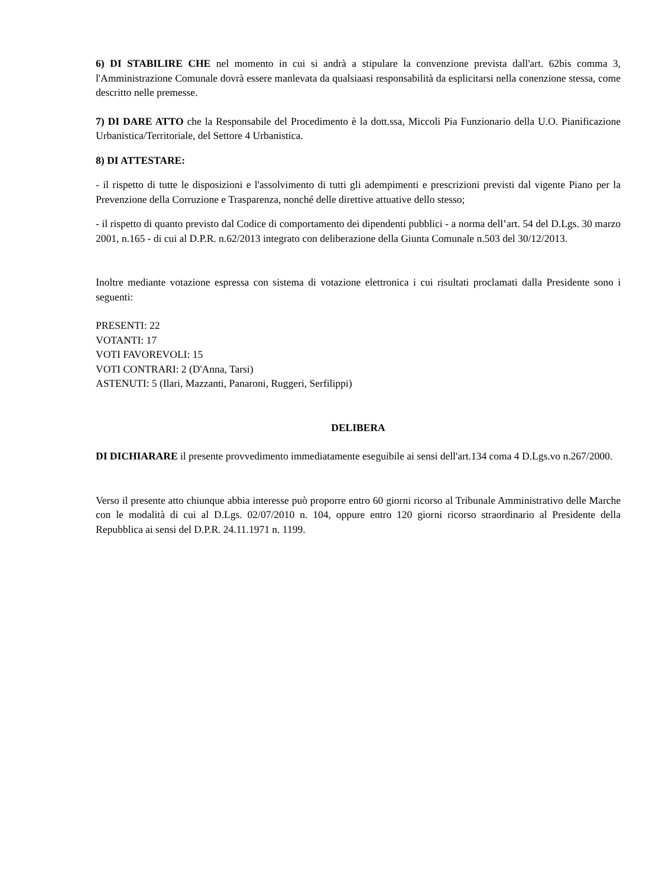6) DI STABILIRE CHE nel momento in cui si andrà a stipulare la convenzione prevista dall'art. 62bis comma 3, l'Amministrazione Comunale dovrà essere manlevata da qualsiaasi responsabilità da esplicitarsi nella conenzione stessa, come descritto nelle premesse.
7) DI DARE ATTO che la Responsabile del Procedimento è la dott.ssa, Miccoli Pia Funzionario della U.O. Pianificazione Urbanistica/Territoriale, del Settore 4 Urbanistica.
8) DI ATTESTARE:
- il rispetto di tutte le disposizioni e l'assolvimento di tutti gli adempimenti e prescrizioni previsti dal vigente Piano per la Prevenzione della Corruzione e Trasparenza, nonché delle direttive attuative dello stesso;
- il rispetto di quanto previsto dal Codice di comportamento dei dipendenti pubblici - a norma dell’art. 54 del D.Lgs. 30 marzo 2001, n.165 - di cui al D.P.R. n.62/2013 integrato con deliberazione della Giunta Comunale n.503 del 30/12/2013.
Inoltre mediante votazione espressa con sistema di votazione elettronica i cui risultati proclamati dalla Presidente sono i seguenti:
PRESENTI: 22
VOTANTI: 17
VOTI FAVOREVOLI: 15
VOTI CONTRARI: 2 (D'Anna, Tarsi)
ASTENUTI: 5 (Ilari, Mazzanti, Panaroni, Ruggeri, Serfilippi)
DELIBERA
DI DICHIARARE il presente provvedimento immediatamente eseguibile ai sensi dell'art.134 coma 4 D.Lgs.vo n.267/2000.
Verso il presente atto chiunque abbia interesse può proporre entro 60 giorni ricorso al Tribunale Amministrativo delle Marche con le modalità di cui al D.Lgs. 02/07/2010 n. 104, oppure entro 120 giorni ricorso straordinario al Presidente della Repubblica ai sensi del D.P.R. 24.11.1971 n. 1199.